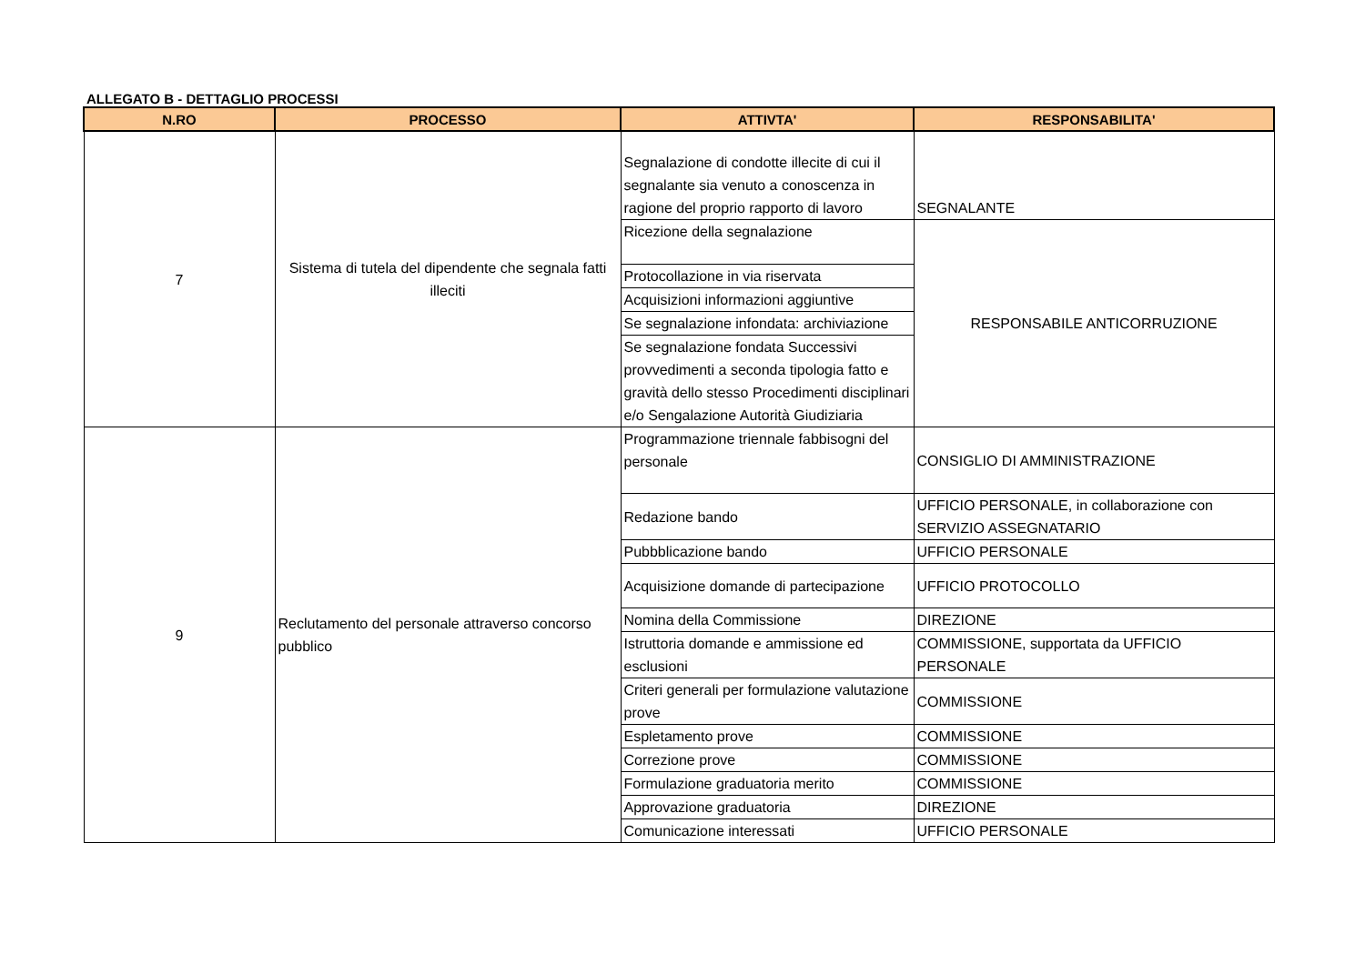ALLEGATO B - DETTAGLIO PROCESSI
| N.RO | PROCESSO | ATTIVTA' | RESPONSABILITA' |
| --- | --- | --- | --- |
| 7 | Sistema di tutela del dipendente che segnala fatti illeciti | Segnalazione di condotte illecite di cui il segnalante sia venuto a conoscenza in ragione del proprio rapporto di lavoro | SEGNALANTE |
| | | Ricezione della segnalazione | RESPONSABILE ANTICORRUZIONE |
| | | Protocollazione in via riservata | |
| | | Acquisizioni informazioni aggiuntive | |
| | | Se segnalazione infondata: archiviazione | |
| | | Se segnalazione fondata Successivi provvedimenti a seconda tipologia fatto e gravità dello stesso Procedimenti disciplinari e/o Sengalazione Autorità Giudiziaria | |
| 9 | Reclutamento del personale attraverso concorso pubblico | Programmazione triennale fabbisogni del personale | CONSIGLIO DI AMMINISTRAZIONE |
| | | Redazione bando | UFFICIO PERSONALE, in collaborazione con SERVIZIO ASSEGNATARIO |
| | | Pubbblicazione bando | UFFICIO PERSONALE |
| | | Acquisizione domande di partecipazione | UFFICIO PROTOCOLLO |
| | | Nomina della Commissione | DIREZIONE |
| | | Istruttoria domande e ammissione ed esclusioni | COMMISSIONE, supportata da UFFICIO PERSONALE |
| | | Criteri generali per formulazione valutazione prove | COMMISSIONE |
| | | Espletamento prove | COMMISSIONE |
| | | Correzione prove | COMMISSIONE |
| | | Formulazione graduatoria merito | COMMISSIONE |
| | | Approvazione graduatoria | DIREZIONE |
| | | Comunicazione interessati | UFFICIO PERSONALE |